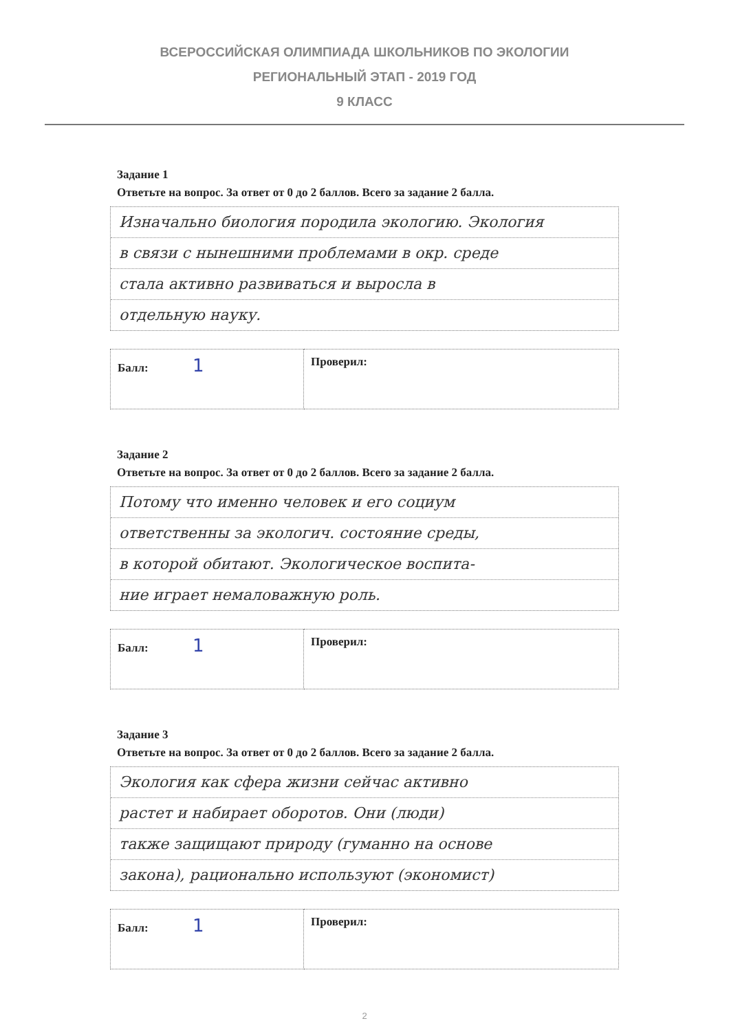ВСЕРОССИЙСКАЯ ОЛИМПИАДА ШКОЛЬНИКОВ ПО ЭКОЛОГИИ
РЕГИОНАЛЬНЫЙ ЭТАП - 2019 ГОД
9 КЛАСС
Задание 1
Ответьте на вопрос. За ответ от 0 до 2 баллов. Всего за задание 2 балла.
Изначально биология породила экологию. Экология
в связи с нынешними проблемами в окр. среде
стала активно развиваться и выросла в
отдельную науку.
| Балл: 1 | Проверил: |
Задание 2
Ответьте на вопрос. За ответ от 0 до 2 баллов. Всего за задание 2 балла.
Потому что именно человек и его социум
ответственны за экологич. состояние среды,
в которой обитают. Экологическое воспита-
ние играет немаловажную роль.
| Балл: 1 | Проверил: |
Задание 3
Ответьте на вопрос. За ответ от 0 до 2 баллов. Всего за задание 2 балла.
Экология как сфера жизни сейчас активно
растет и набирает оборотов. Они (люди)
также защищают природу (гуманно на основе
закона), рационально используют (экономист)
| Балл: 1 | Проверил: |
2